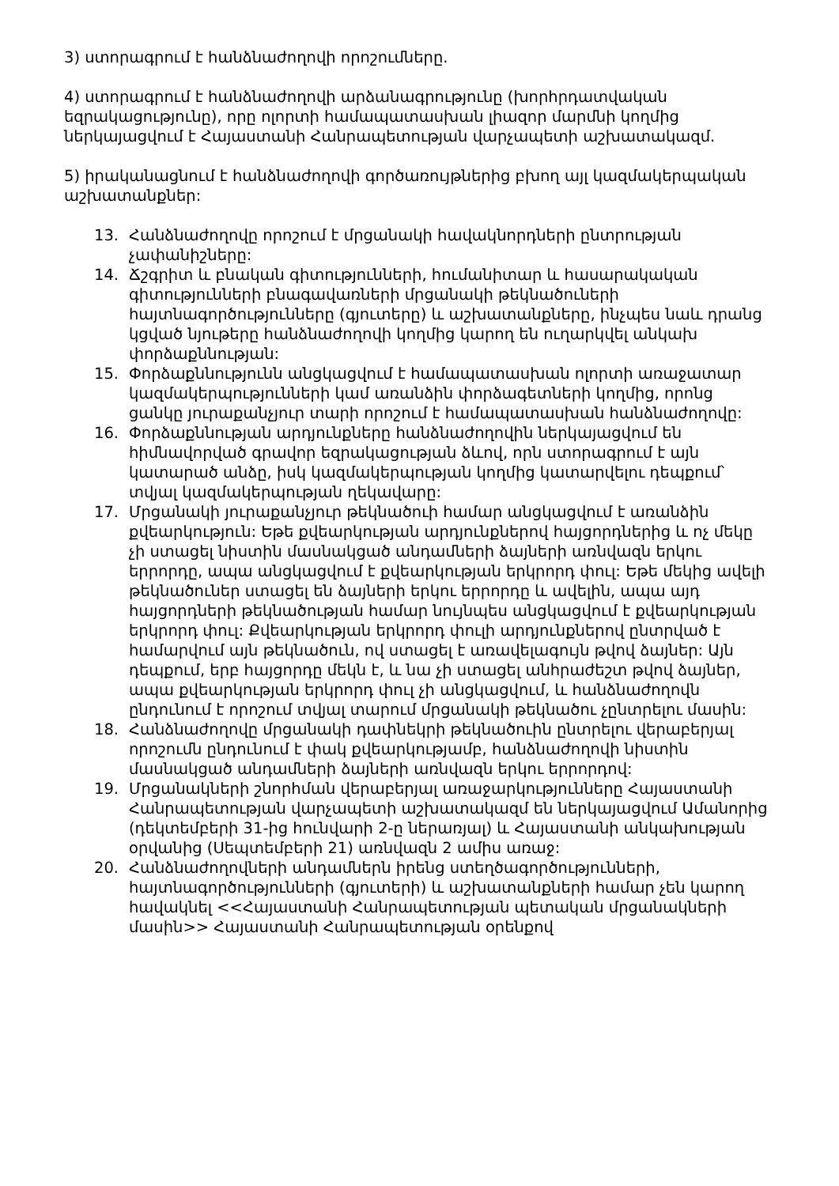3) ստորագրում է հանձնաժողովի որոշումները.
4) ստորագրում է հանձնաժողովի արձանագրությունը (խորհրդատվական եզրակացությունը), որը ոլորտի համապատասխան լիազոր մարմնի կողմից ներկայացվում է Հայաստանի Հանրապետության վարչապետի աշխատակազմ.
5) իրականացնում է հանձնաժողովի գործառույթներից բխող այլ կազմակերպական աշխատանքներ:
13. Հանձնաժողովը որոշում է մրցանակի հավակնորդների ընտրության չափանիշները:
14. Ճշգրիտ և բնական գիտությունների, հումանիտար և հասարակական գիտությունների բնագավառների մրցանակի թեկնածուների հայտնագործությունները (գյուտերը) և աշխատանքները, ինչպես նաև դրանց կցված նյութերը հանձնաժողովի կողմից կարող են ուղարկվել անկախ փորձաքննության:
15. Փորձաքննությունն անցկացվում է համապատասխան ոլորտի առաջատար կազմակերպությունների կամ առանձին փորձագետների կողմից, որոնց ցանկը յուրաքանչյուր տարի որոշում է համապատասխան հանձնաժողովը:
16. Փորձաքննության արդյունքները հանձնաժողովին ներկայացվում են հիմնավորված գրավոր եզրակացության ձևով, որն ստորագրում է այն կատարած անձը, իսկ կազմակերպության կողմից կատարվելու դեպքում՝ տվյալ կազմակերպության ղեկավարը:
17. Մրցանակի յուրաքանչյուր թեկնածուի համար անցկացվում է առանձին քվեարկություն: Եթե քվեարկության արդյունքներով հայցորդներից և ոչ մեկը չի ստացել նիստին մասնակցած անդամների ձայների առնվազն երկու երրորդը, ապա անցկացվում է քվեարկության երկրորդ փուլ: Եթե մեկից ավելի թեկնածուներ ստացել են ձայների երկու երրորդը և ավելին, ապա այդ հայցորդների թեկնածության համար նույնպես անցկացվում է քվեարկության երկրորդ փուլ: Քվեարկության երկրորդ փուլի արդյունքներով ընտրված է համարվում այն թեկնածուն, ով ստացել է առավելագույն թվով ձայներ: Այն դեպքում, երբ հայցորդը մեկն է, և նա չի ստացել անհրաժեշտ թվով ձայներ, ապա քվեարկության երկրորդ փուլ չի անցկացվում, և հանձնաժողովն ընդունում է որոշում տվյալ տարում մրցանակի թեկնածու չընտրելու մասին:
18. Հանձնաժողովը մրցանակի դափնեկրի թեկնածուին ընտրելու վերաբերյալ որոշումն ընդունում է փակ քվեարկությամբ, հանձնաժողովի նիստին մասնակցած անդամների ձայների առնվազն երկու երրորդով:
19. Մրցանակների շնորհման վերաբերյալ առաջարկությունները Հայաստանի Հանրապետության վարչապետի աշխատակազմ են ներկայացվում Ամանորից (դեկտեմբերի 31-ից հունվարի 2-ը ներառյալ) և Հայաստանի անկախության օրվանից (Սեպտեմբերի 21) առնվազն 2 ամիս առաջ:
20. Հանձնաժողովների անդամներն իրենց ստեղծագործությունների, հայտնագործությունների (գյուտերի) և աշխատանքների համար չեն կարող հավակնել <<Հայաստանի Հանրապետության պետական մրցանակների մասին>> Հայաստանի Հանրապետության օրենքով